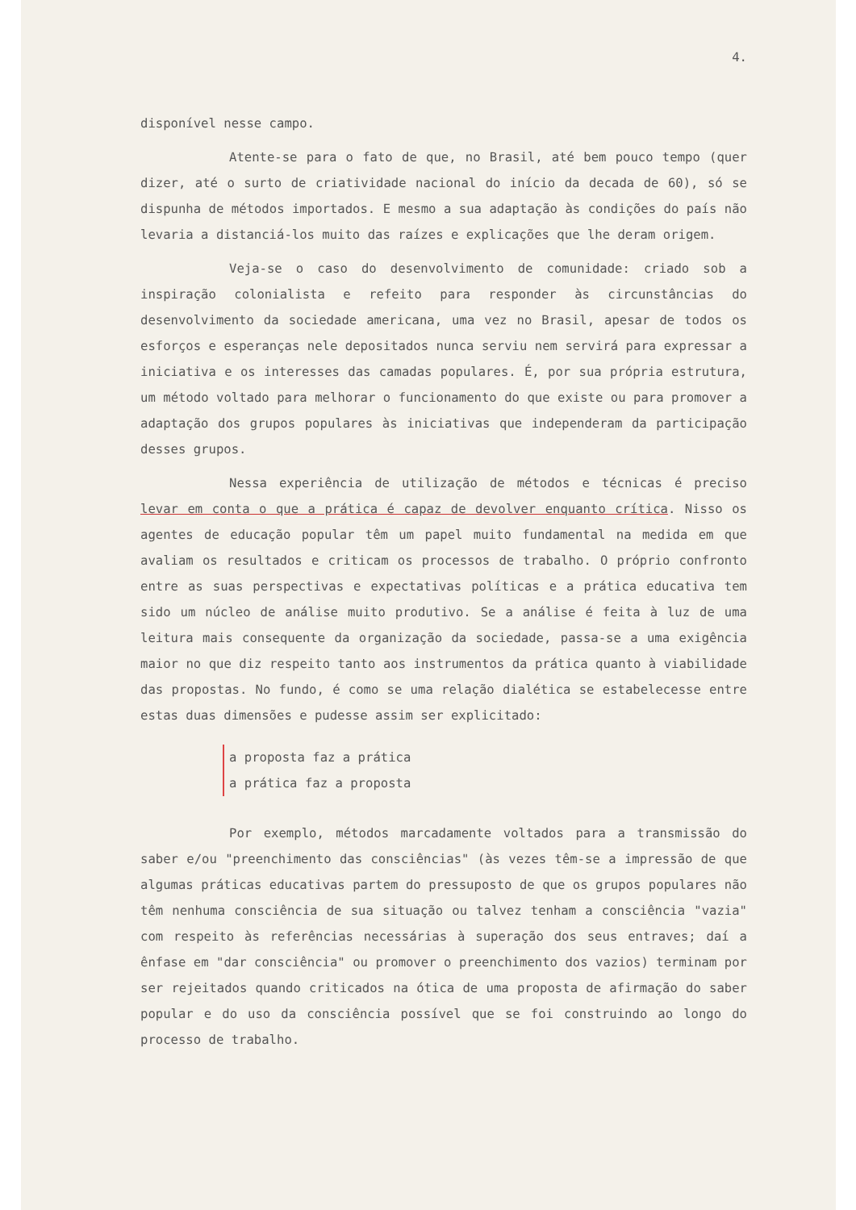4.
disponível nesse campo.
Atente-se para o fato de que, no Brasil, até bem pouco tempo (quer dizer, até o surto de criatividade nacional do início da decada de 60), só se dispunha de métodos importados. E mesmo a sua adaptação às condições do país não levaria a distanciá-los muito das raízes e explicações que lhe deram origem.
Veja-se o caso do desenvolvimento de comunidade: criado sob a inspiração colonialista e refeito para responder às circunstâncias do desenvolvimento da sociedade americana, uma vez no Brasil, apesar de todos os esforços e esperanças nele depositados nunca serviu nem servirá para expressar a iniciativa e os interesses das camadas populares. É, por sua própria estrutura, um método voltado para melhorar o funcionamento do que existe ou para promover a adaptação dos grupos populares às iniciativas que independeram da participação desses grupos.
Nessa experiência de utilização de métodos e técnicas é preciso levar em conta o que a prática é capaz de devolver enquanto crítica. Nisso os agentes de educação popular têm um papel muito fundamental na medida em que avaliam os resultados e criticam os processos de trabalho. O próprio confronto entre as suas perspectivas e expectativas políticas e a prática educativa tem sido um núcleo de análise muito produtivo. Se a análise é feita à luz de uma leitura mais consequente da organização da sociedade, passa-se a uma exigência maior no que diz respeito tanto aos instrumentos da prática quanto à viabilidade das propostas. No fundo, é como se uma relação dialética se estabelecesse entre estas duas dimensões e pudesse assim ser explicitado:
a proposta faz a prática
a prática faz a proposta
Por exemplo, métodos marcadamente voltados para a transmissão do saber e/ou "preenchimento das consciências" (às vezes têm-se a impressão de que algumas práticas educativas partem do pressuposto de que os grupos populares não têm nenhuma consciência de sua situação ou talvez tenham a consciência "vazia" com respeito às referências necessárias à superação dos seus entraves; daí a ênfase em "dar consciência" ou promover o preenchimento dos vazios) terminam por ser rejeitados quando criticados na ótica de uma proposta de afirmação do saber popular e do uso da consciência possível que se foi construindo ao longo do processo de trabalho.